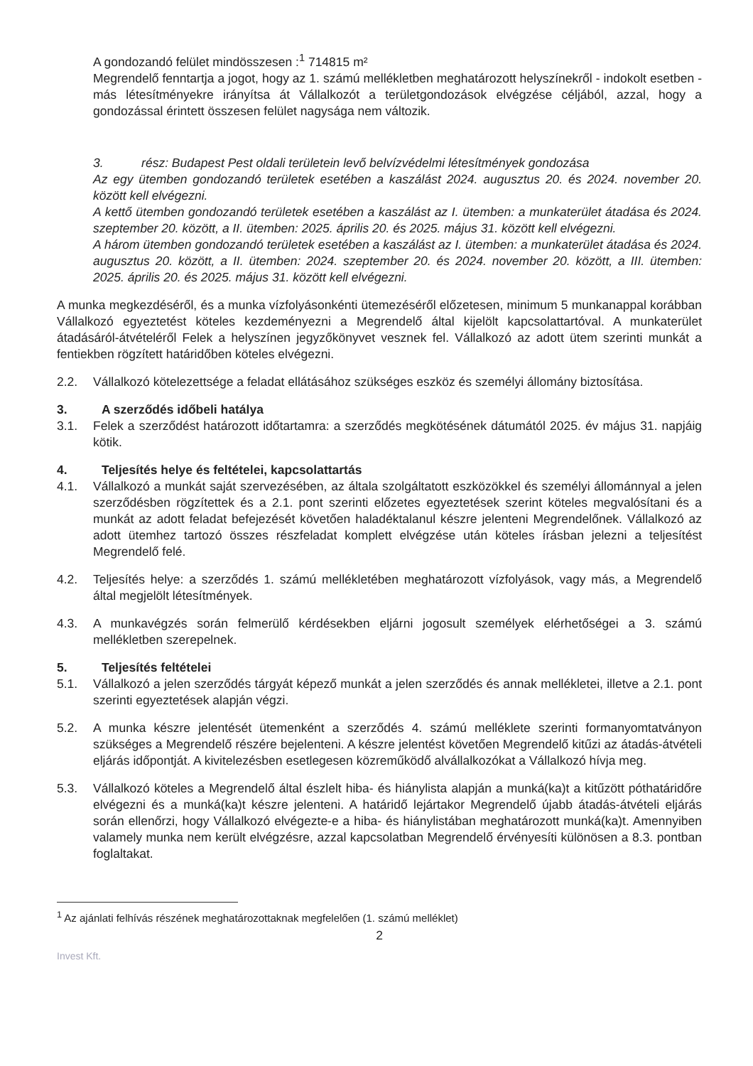A gondozandó felület mindösszesen :<sup>1</sup> 714815 m²
Megrendelő fenntartja a jogot, hogy az 1. számú mellékletben meghatározott helyszínekről - indokolt esetben - más létesítményekre irányítsa át Vállalkozót a területgondozások elvégzése céljából, azzal, hogy a gondozással érintett összesen felület nagysága nem változik.
3. rész: Budapest Pest oldali területein levő belvízvédelmi létesítmények gondozása
Az egy ütemben gondozandó területek esetében a kaszálást 2024. augusztus 20. és 2024. november 20. között kell elvégezni.
A kettő ütemben gondozandó területek esetében a kaszálást az I. ütemben: a munkaterület átadása és 2024. szeptember 20. között, a II. ütemben: 2025. április 20. és 2025. május 31. között kell elvégezni.
A három ütemben gondozandó területek esetében a kaszálást az I. ütemben: a munkaterület átadása és 2024. augusztus 20. között, a II. ütemben: 2024. szeptember 20. és 2024. november 20. között, a III. ütemben: 2025. április 20. és 2025. május 31. között kell elvégezni.
A munka megkezdéséről, és a munka vízfolyásonkénti ütemezéséről előzetesen, minimum 5 munkanappal korábban Vállalkozó egyeztetést köteles kezdeményezni a Megrendelő által kijelölt kapcsolattartóval. A munkaterület átadásáról-átvételéről Felek a helyszínen jegyzőkönyvet vesznek fel. Vállalkozó az adott ütem szerinti munkát a fentiekben rögzített határidőben köteles elvégezni.
2.2. Vállalkozó kötelezettsége a feladat ellátásához szükséges eszköz és személyi állomány biztosítása.
3. A szerződés időbeli hatálya
3.1. Felek a szerződést határozott időtartamra: a szerződés megkötésének dátumától 2025. év május 31. napjáig kötik.
4. Teljesítés helye és feltételei, kapcsolattartás
4.1. Vállalkozó a munkát saját szervezésében, az általa szolgáltatott eszközökkel és személyi állománnyal a jelen szerződésben rögzítettek és a 2.1. pont szerinti előzetes egyeztetések szerint köteles megvalósítani és a munkát az adott feladat befejezését követően haladéktalanul készre jelenteni Megrendelőnek. Vállalkozó az adott ütemhez tartozó összes részfeladat komplett elvégzése után köteles írásban jelezni a teljesítést Megrendelő felé.
4.2. Teljesítés helye: a szerződés 1. számú mellékletében meghatározott vízfolyások, vagy más, a Megrendelő által megjelölt létesítmények.
4.3. A munkavégzés során felmerülő kérdésekben eljárni jogosult személyek elérhetőségei a 3. számú mellékletben szerepelnek.
5. Teljesítés feltételei
5.1. Vállalkozó a jelen szerződés tárgyát képező munkát a jelen szerződés és annak mellékletei, illetve a 2.1. pont szerinti egyeztetések alapján végzi.
5.2. A munka készre jelentését ütemenként a szerződés 4. számú melléklete szerinti formanyomtatványon szükséges a Megrendelő részére bejelenteni. A készre jelentést követően Megrendelő kitűzi az átadás-átvételi eljárás időpontját. A kivitelezésben esetlegesen közreműködő alvállalkozókat a Vállalkozó hívja meg.
5.3. Vállalkozó köteles a Megrendelő által észlelt hiba- és hiánylista alapján a munká(ka)t a kitűzött póthatáridőre elvégezni és a munká(ka)t készre jelenteni. A határidő lejártakor Megrendelő újabb átadás-átvételi eljárás során ellenőrzi, hogy Vállalkozó elvégezte-e a hiba- és hiánylistában meghatározott munká(ka)t. Amennyiben valamely munka nem került elvégzésre, azzal kapcsolatban Megrendelő érvényesíti különösen a 8.3. pontban foglaltakat.
<sup>1</sup> Az ajánlati felhívás részének meghatározottaknak megfelelően (1. számú melléklet)
2
Invest Kft.